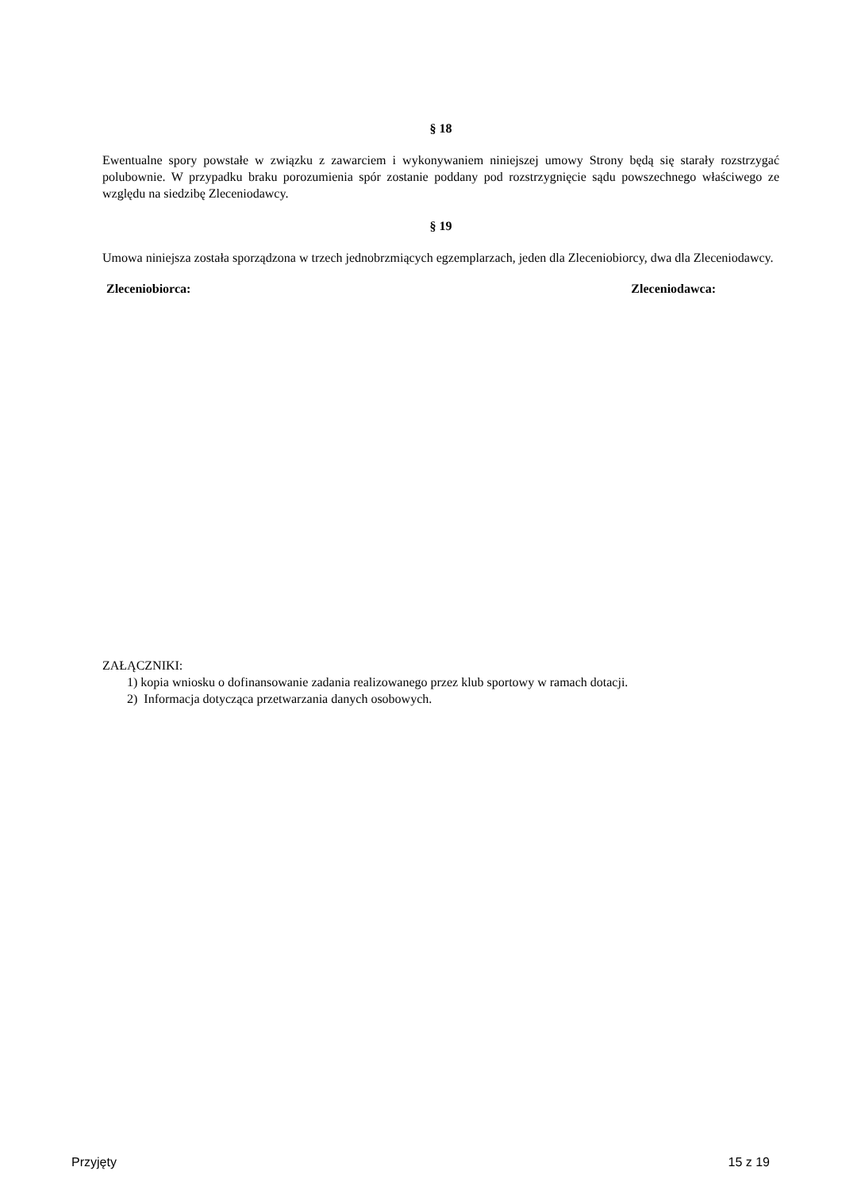§ 18
Ewentualne spory powstałe w związku z zawarciem i wykonywaniem niniejszej umowy Strony będą się starały rozstrzygać polubownie. W przypadku braku porozumienia spór zostanie poddany pod rozstrzygnięcie sądu powszechnego właściwego ze względu na siedzibę Zleceniodawcy.
§ 19
Umowa niniejsza została sporządzona w trzech jednobrzmiących egzemplarzach, jeden dla Zleceniobiorcy, dwa dla Zleceniodawcy.
Zleceniobiorca: Zleceniodawca:
ZAŁĄCZNIKI:
1) kopia wniosku o dofinansowanie zadania realizowanego przez klub sportowy w ramach dotacji.
2) Informacja dotycząca przetwarzania danych osobowych.
Przyjęty 15 z 19